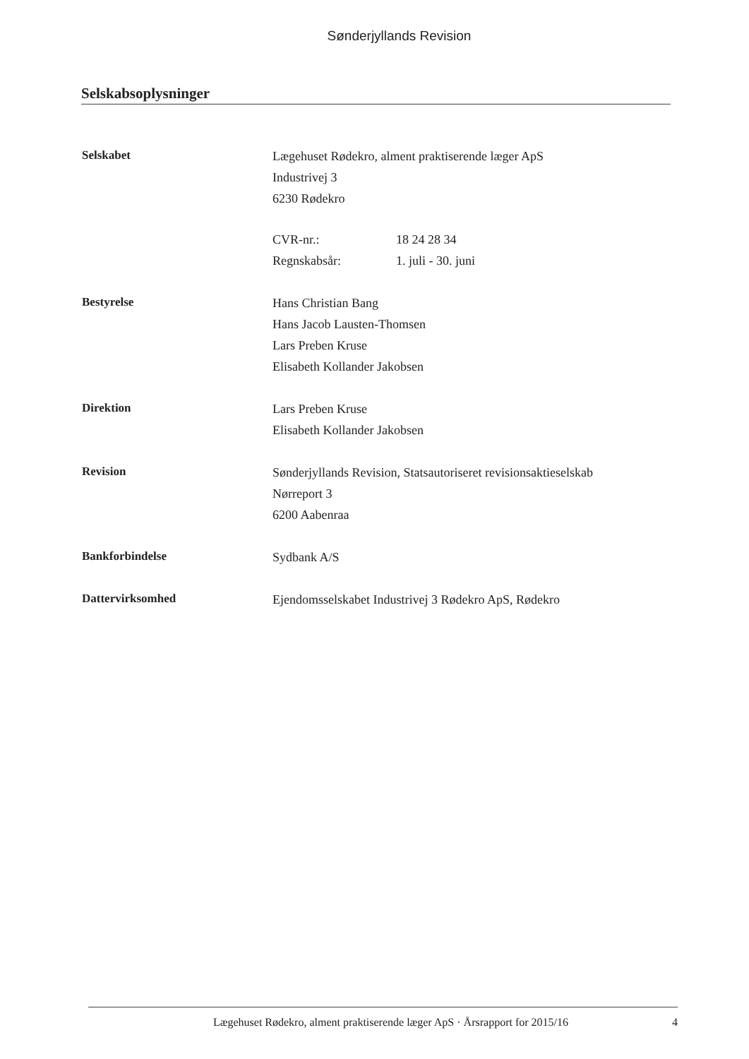Sønderjyllands Revision
Selskabsoplysninger
Selskabet
Lægehuset Rødekro, alment praktiserende læger ApS
Industrivej 3
6230 Rødekro
CVR-nr.: 18 24 28 34
Regnskabsår: 1. juli - 30. juni
Bestyrelse
Hans Christian Bang
Hans Jacob Lausten-Thomsen
Lars Preben Kruse
Elisabeth Kollander Jakobsen
Direktion
Lars Preben Kruse
Elisabeth Kollander Jakobsen
Revision
Sønderjyllands Revision, Statsautoriseret revisionsaktieselskab
Nørreport 3
6200 Aabenraa
Bankforbindelse
Sydbank A/S
Dattervirksomhed
Ejendomsselskabet Industrivej 3 Rødekro ApS, Rødekro
Lægehuset Rødekro, alment praktiserende læger ApS · Årsrapport for 2015/16 4